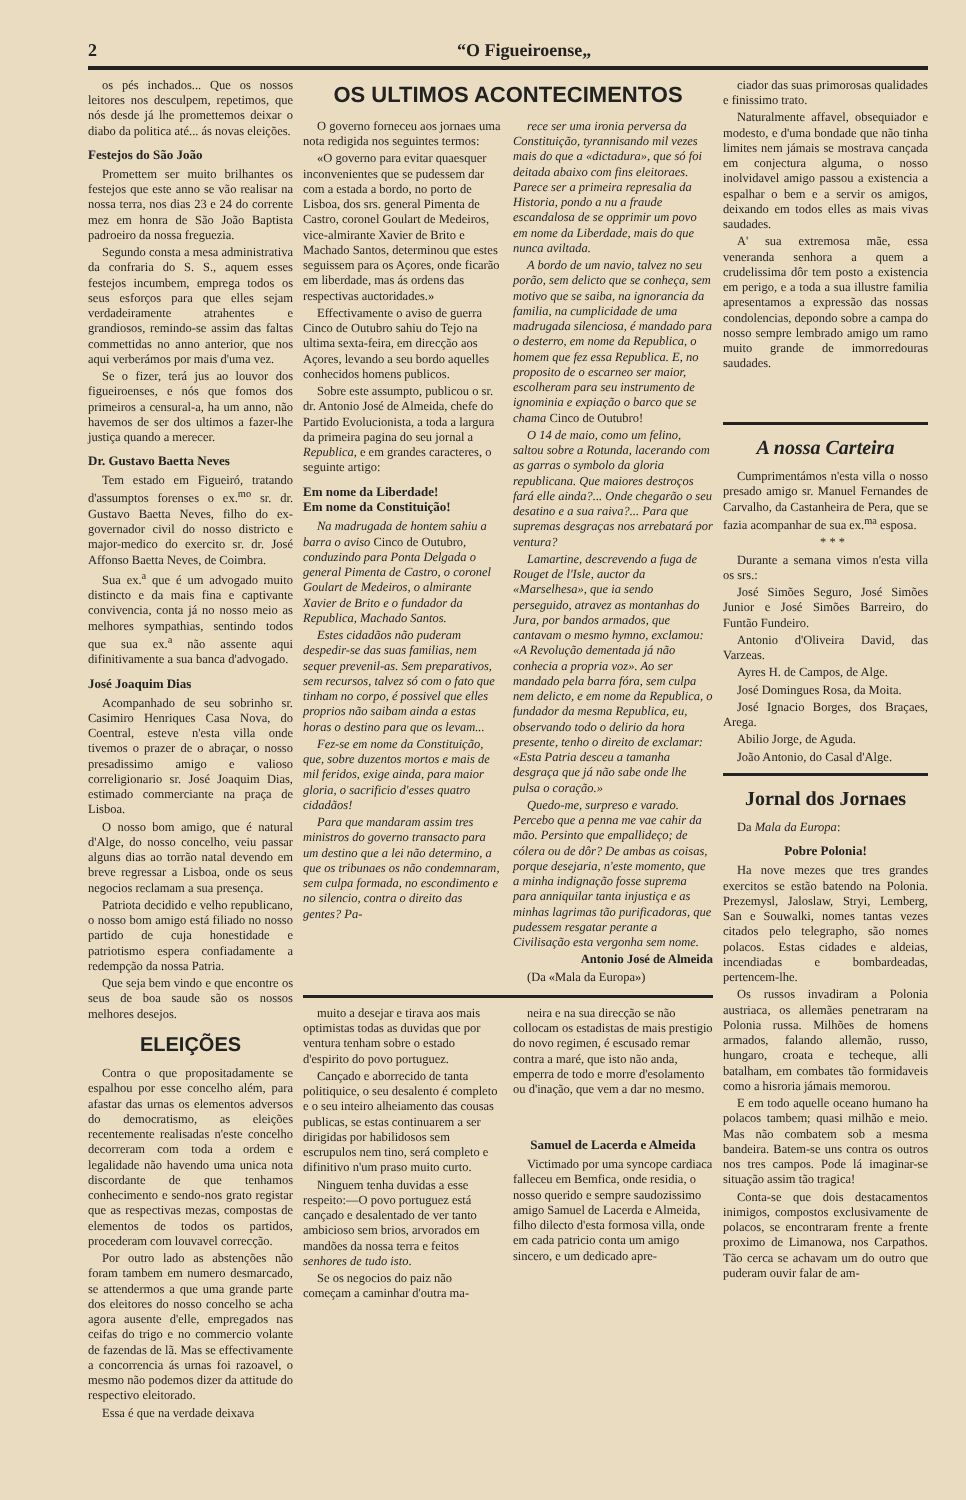2 “O Figueiroense„
os pés inchados... Que os nossos leitores nos desculpem, repetimos, que nós desde já lhe promettemos deixar o diabo da politica até... ás novas eleições.
Festejos do São João
Promettem ser muito brilhantes os festejos que este anno se vão realisar na nossa terra, nos dias 23 e 24 do corrente mez em honra de São João Baptista padroeiro da nossa freguezia.
Segundo consta a mesa administrativa da confraria do S. S., aquem esses festejos incumbem, emprega todos os seus esforços para que elles sejam verdadeiramente atrahentes e grandiosos, remindo-se assim das faltas commettidas no anno anterior, que nos aqui verberámos por mais d'uma vez.
Se o fizer, terá jus ao louvor dos figueiroenses, e nós que fomos dos primeiros a censural-a, ha um anno, não havemos de ser dos ultimos a fazer-lhe justiça quando a merecer.
Dr. Gustavo Baetta Neves
Tem estado em Figueiró, tratando d'assumptos forenses o ex.<sup>mo</sup> sr. dr. Gustavo Baetta Neves, filho do ex-governador civil do nosso districto e major-medico do exercito sr. dr. José Affonso Baetta Neves, de Coimbra.
Sua ex.<sup>a</sup> que é um advogado muito distincto e da mais fina e captivante convivencia, conta já no nosso meio as melhores sympathias, sentindo todos que sua ex.<sup>a</sup> não assente aqui difinitivamente a sua banca d'advogado.
José Joaquim Dias
Acompanhado de seu sobrinho sr. Casimiro Henriques Casa Nova, do Coentral, esteve n'esta villa onde tivemos o prazer de o abraçar, o nosso presadissimo amigo e valioso correligionario sr. José Joaquim Dias, estimado commerciante na praça de Lisboa.
O nosso bom amigo, que é natural d'Alge, do nosso concelho, veiu passar alguns dias ao torrão natal devendo em breve regressar a Lisboa, onde os seus negocios reclamam a sua presença.
Patriota decidido e velho republicano, o nosso bom amigo está filiado no nosso partido de cuja honestidade e patriotismo espera confiadamente a redempção da nossa Patria.
Que seja bem vindo e que encontre os seus de boa saude são os nossos melhores desejos.
ELEIÇÕES
Contra o que propositadamente se espalhou por esse concelho além, para afastar das urnas os elementos adversos do democratismo, as eleições recentemente realisadas n'este concelho decorreram com toda a ordem e legalidade não havendo uma unica nota discordante de que tenhamos conhecimento e sendo-nos grato registar que as respectivas mezas, compostas de elementos de todos os partidos, procederam com louvavel correcção.
Por outro lado as abstenções não foram tambem em numero desmarcado, se attendermos a que uma grande parte dos eleitores do nosso concelho se acha agora ausente d'elle, empregados nas ceifas do trigo e no commercio volante de fazendas de lã. Mas se effectivamente a concorrencia ás urnas foi razoavel, o mesmo não podemos dizer da attitude do respectivo eleitorado.
Essa é que na verdade deixava
OS ULTIMOS ACONTECIMENTOS
O governo forneceu aos jornaes uma nota redigida nos seguintes termos:
«O governo para evitar quaesquer inconvenientes que se pudessem dar com a estada a bordo, no porto de Lisboa, dos srs. general Pimenta de Castro, coronel Goulart de Medeiros, vice-almirante Xavier de Brito e Machado Santos, determinou que estes seguissem para os Açores, onde ficarão em liberdade, mas ás ordens das respectivas auctoridades.»
Effectivamente o aviso de guerra Cinco de Outubro sahiu do Tejo na ultima sexta-feira, em direcção aos Açores, levando a seu bordo aquelles conhecidos homens publicos.
Sobre este assumpto, publicou o sr. dr. Antonio José de Almeida, chefe do Partido Evolucionista, a toda a largura da primeira pagina do seu jornal a Republica, e em grandes caracteres, o seguinte artigo:
Em nome da Liberdade!
Em nome da Constituição!
Na madrugada de hontem sahiu a barra o aviso Cinco de Outubro, conduzindo para Ponta Delgada o general Pimenta de Castro, o coronel Goulart de Medeiros, o almirante Xavier de Brito e o fundador da Republica, Machado Santos.
Estes cidadãos não puderam despedir-se das suas familias, nem sequer prevenil-as. Sem preparativos, sem recursos, talvez só com o fato que tinham no corpo, é possivel que elles proprios não saibam ainda a estas horas o destino para que os levam...
Fez-se em nome da Constituição, que, sobre duzentos mortos e mais de mil feridos, exige ainda, para maior gloria, o sacrificio d'esses quatro cidadãos!
Para que mandaram assim tres ministros do governo transacto para um destino que a lei não determino, a que os tribunaes os não condemnaram, sem culpa formada, no escondimento e no silencio, contra o direito das gentes? Pa-
rece ser uma ironia perversa da Constituição, tyrannisando mil vezes mais do que a «dictadura», que só foi deitada abaixo com fins eleitoraes. Parece ser a primeira represalia da Historia, pondo a nu a fraude escandalosa de se opprimir um povo em nome da Liberdade, mais do que nunca aviltada.
A bordo de um navio, talvez no seu porão, sem delicto que se conheça, sem motivo que se saiba, na ignorancia da familia, na cumplicidade de uma madrugada silenciosa, é mandado para o desterro, em nome da Republica, o homem que fez essa Republica. E, no proposito de o escarneo ser maior, escolheram para seu instrumento de ignominia e expiação o barco que se chama Cinco de Outubro!
O 14 de maio, como um felino, saltou sobre a Rotunda, lacerando com as garras o symbolo da gloria republicana. Que maiores destroços fará elle ainda?... Onde chegarão o seu desatino e a sua raiva?... Para que supremas desgraças nos arrebatará por ventura?
Lamartine, descrevendo a fuga de Rouget de l'Isle, auctor da «Marselhesa», que ia sendo perseguido, atravez as montanhas do Jura, por bandos armados, que cantavam o mesmo hymno, exclamou: «A Revolução dementada já não conhecia a propria voz». Ao ser mandado pela barra fóra, sem culpa nem delicto, e em nome da Republica, o fundador da mesma Republica, eu, observando todo o delirio da hora presente, tenho o direito de exclamar: «Esta Patria desceu a tamanha desgraça que já não sabe onde lhe pulsa o coração.»
Quedo-me, surpreso e varado. Percebo que a penna me vae cahir da mão. Persinto que empallideço; de cólera ou de dôr? De ambas as coisas, porque desejaria, n'este momento, que a minha indignação fosse suprema para anniquilar tanta injustiça e as minhas lagrimas tão purificadoras, que pudessem resgatar perante a Civilisação esta vergonha sem nome.
Antonio José de Almeida
(Da «Mala da Europa»)
muito a desejar e tirava aos mais optimistas todas as duvidas que por ventura tenham sobre o estado d'espirito do povo portuguez.
Cançado e aborrecido de tanta politiquice, o seu desalento é completo e o seu inteiro alheiamento das cousas publicas, se estas continuarem a ser dirigidas por habilidosos sem escrupulos nem tino, será completo e difinitivo n'um praso muito curto.
Ninguem tenha duvidas a esse respeito:—O povo portuguez está cançado e desalentado de ver tanto ambicioso sem brios, arvorados em mandões da nossa terra e feitos senhores de tudo isto.
Se os negocios do paiz não começam a caminhar d'outra ma-
neira e na sua direcção se não collocam os estadistas de mais prestigio do novo regimen, é escusado remar contra a maré, que isto não anda, emperra de todo e morre d'esolamento ou d'inação, que vem a dar no mesmo.
Samuel de Lacerda e Almeida
Victimado por uma syncope cardiaca falleceu em Bemfica, onde residia, o nosso querido e sempre saudozissimo amigo Samuel de Lacerda e Almeida, filho dilecto d'esta formosa villa, onde em cada patricio conta um amigo sincero, e um dedicado apre-
ciador das suas primorosas qualidades e finissimo trato.
Naturalmente affavel, obsequiador e modesto, e d'uma bondade que não tinha limites nem jámais se mostrava cançada em conjectura alguma, o nosso inolvidavel amigo passou a existencia a espalhar o bem e a servir os amigos, deixando em todos elles as mais vivas saudades.
A' sua extremosa mãe, essa veneranda senhora a quem a crudelissima dôr tem posto a existencia em perigo, e a toda a sua illustre familia apresentamos a expressão das nossas condolencias, depondo sobre a campa do nosso sempre lembrado amigo um ramo muito grande de immorredouras saudades.
A nossa Carteira
Cumprimentámos n'esta villa o nosso presado amigo sr. Manuel Fernandes de Carvalho, da Castanheira de Pera, que se fazia acompanhar de sua ex.<sup>ma</sup> esposa.
* * *
Durante a semana vimos n'esta villa os srs.:
José Simões Seguro, José Simões Junior e José Simões Barreiro, do Funtão Fundeiro.
Antonio d'Oliveira David, das Varzeas.
Ayres H. de Campos, de Alge.
José Domingues Rosa, da Moita.
José Ignacio Borges, dos Braçaes, Arega.
Abilio Jorge, de Aguda.
João Antonio, do Casal d'Alge.
Jornal dos Jornaes
Da Mala da Europa:
Pobre Polonia!
Ha nove mezes que tres grandes exercitos se estão batendo na Polonia. Prezemysl, Jaloslaw, Stryi, Lemberg, San e Souwalki, nomes tantas vezes citados pelo telegrapho, são nomes polacos. Estas cidades e aldeias, incendiadas e bombardeadas, pertencem-lhe.
Os russos invadiram a Polonia austriaca, os allemães penetraram na Polonia russa. Milhões de homens armados, falando allemão, russo, hungaro, croata e techeque, alli batalham, em combates tão formidaveis como a hisroria jámais memorou.
E em todo aquelle oceano humano ha polacos tambem; quasi milhão e meio. Mas não combatem sob a mesma bandeira. Batem-se uns contra os outros nos tres campos. Pode lá imaginar-se situação assim tão tragica!
Conta-se que dois destacamentos inimigos, compostos exclusivamente de polacos, se encontraram frente a frente proximo de Limanowa, nos Carpathos. Tão cerca se achavam um do outro que puderam ouvir falar de am-